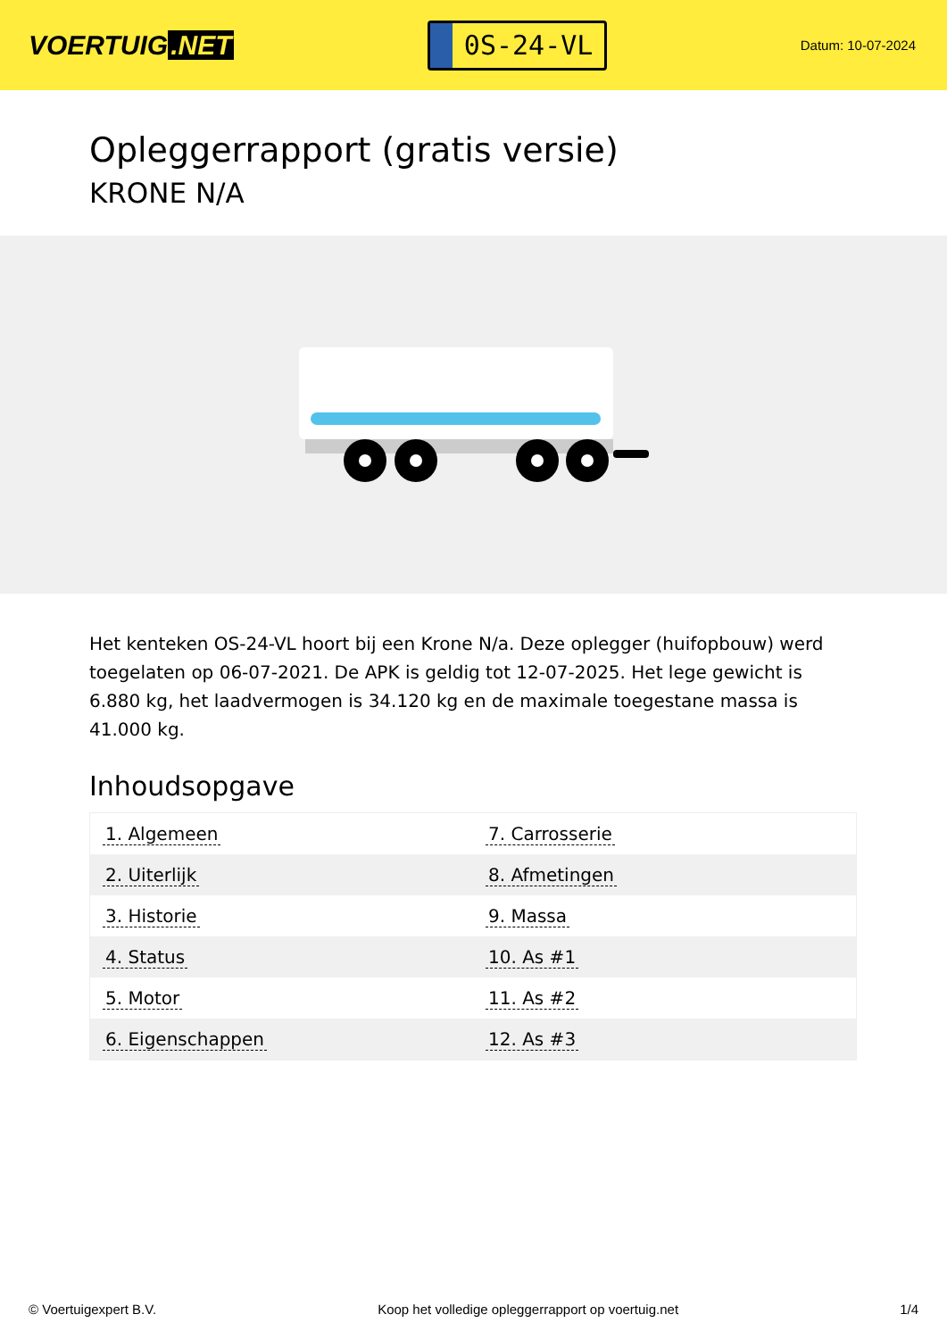VOERTUIG.NET
0S-24-VL
Datum: 10-07-2024
Opleggerrapport (gratis versie)
KRONE N/A
Het kenteken OS-24-VL hoort bij een Krone N/a. Deze oplegger (huifopbouw) werd toegelaten op 06-07-2021. De APK is geldig tot 12-07-2025. Het lege gewicht is 6.880 kg, het laadvermogen is 34.120 kg en de maximale toegestane massa is 41.000 kg.
Inhoudsopgave
| 1. Algemeen | 7. Carrosserie |
| 2. Uiterlijk | 8. Afmetingen |
| 3. Historie | 9. Massa |
| 4. Status | 10. As #1 |
| 5. Motor | 11. As #2 |
| 6. Eigenschappen | 12. As #3 |
© Voertuigexpert B.V. Koop het volledige opleggerrapport op voertuig.net 1/4